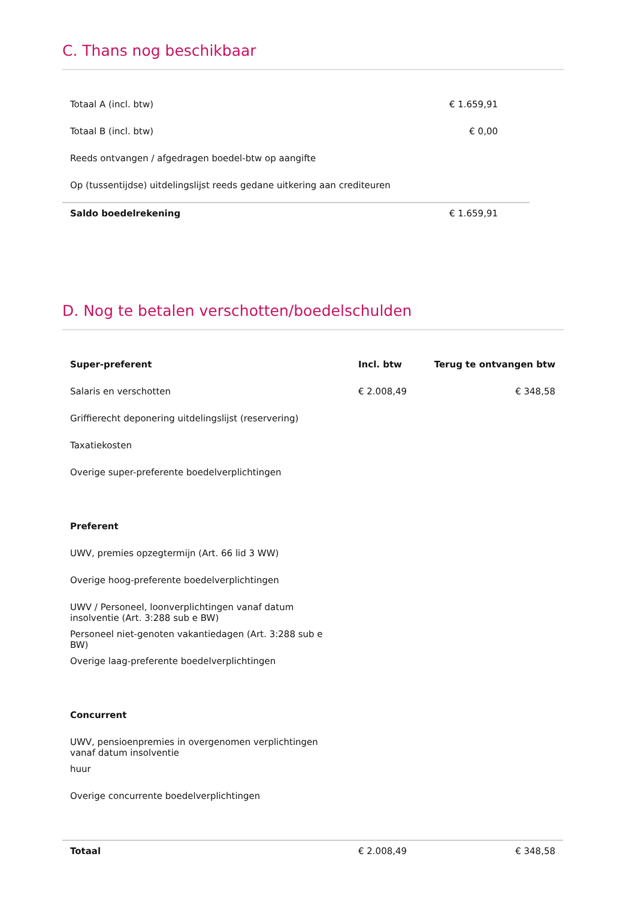C. Thans nog beschikbaar
| Totaal A (incl. btw) | € 1.659,91 | |
| Totaal B (incl. btw) | € 0,00 | |
| Reeds ontvangen / afgedragen boedel-btw op aangifte | | |
| Op (tussentijdse) uitdelingslijst reeds gedane uitkering aan crediteuren | | |
| Saldo boedelrekening | € 1.659,91 | |
D. Nog te betalen verschotten/boedelschulden
| Super-preferent | Incl. btw | Terug te ontvangen btw |
| --- | --- | --- |
| Salaris en verschotten | € 2.008,49 | € 348,58 |
| Griffierecht deponering uitdelingslijst (reservering) | | |
| Taxatiekosten | | |
| Overige super-preferente boedelverplichtingen | | |
| Preferent | | |
| UWV, premies opzegtermijn (Art. 66 lid 3 WW) | | |
| Overige hoog-preferente boedelverplichtingen | | |
| UWV / Personeel, loonverplichtingen vanaf datum insolventie (Art. 3:288 sub e BW) | | |
| Personeel niet-genoten vakantiedagen (Art. 3:288 sub e BW) | | |
| Overige laag-preferente boedelverplichtingen | | |
| Concurrent | | |
| UWV, pensioenpremies in overgenomen verplichtingen vanaf datum insolventie | | |
| huur | | |
| Overige concurrente boedelverplichtingen | | |
| Totaal | € 2.008,49 | € 348,58 |